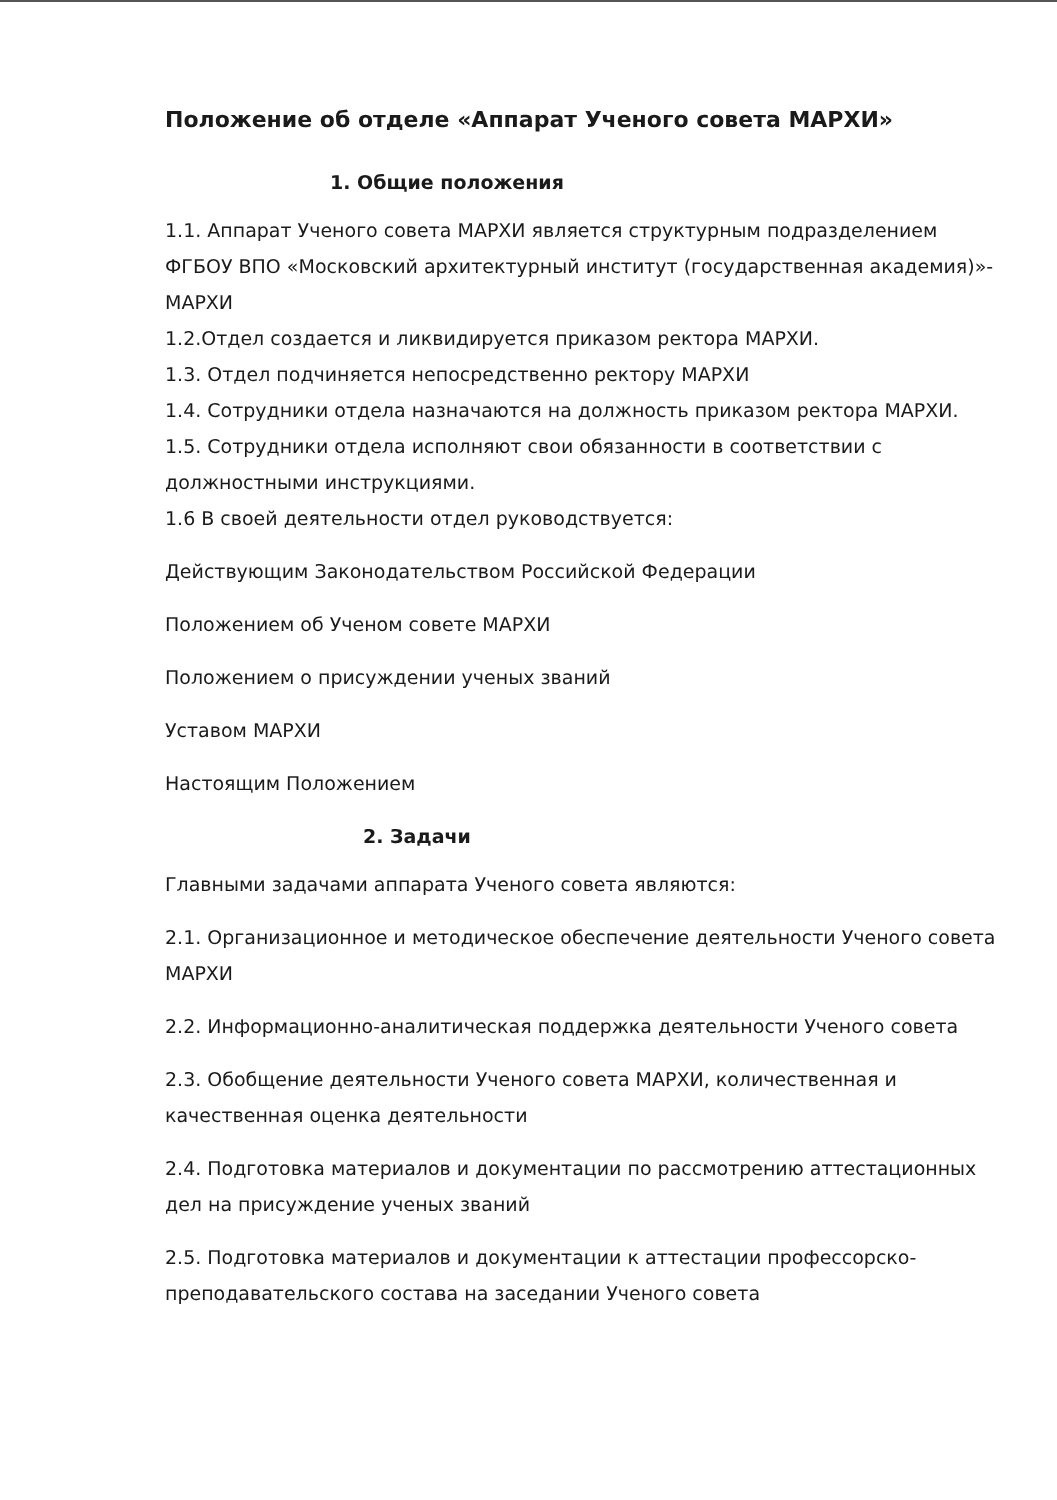Положение об отделе «Аппарат Ученого совета МАРХИ»
1. Общие положения
1.1. Аппарат Ученого совета МАРХИ является структурным подразделением ФГБОУ ВПО «Московский архитектурный институт (государственная академия)»- МАРХИ
1.2.Отдел создается и ликвидируется приказом ректора МАРХИ.
1.3. Отдел подчиняется непосредственно ректору МАРХИ
1.4. Сотрудники отдела назначаются на должность приказом ректора МАРХИ.
1.5. Сотрудники отдела исполняют свои обязанности в соответствии с должностными инструкциями.
1.6 В своей деятельности отдел руководствуется:
Действующим Законодательством Российской Федерации
Положением об Ученом совете МАРХИ
Положением о присуждении ученых званий
Уставом МАРХИ
Настоящим Положением
2. Задачи
Главными задачами аппарата Ученого совета являются:
2.1. Организационное и методическое обеспечение деятельности Ученого совета МАРХИ
2.2. Информационно-аналитическая поддержка деятельности Ученого совета
2.3. Обобщение деятельности Ученого совета МАРХИ, количественная и качественная оценка деятельности
2.4. Подготовка материалов и документации по рассмотрению аттестационных дел на присуждение ученых званий
2.5. Подготовка материалов и документации к аттестации профессорско-преподавательского состава на заседании Ученого совета